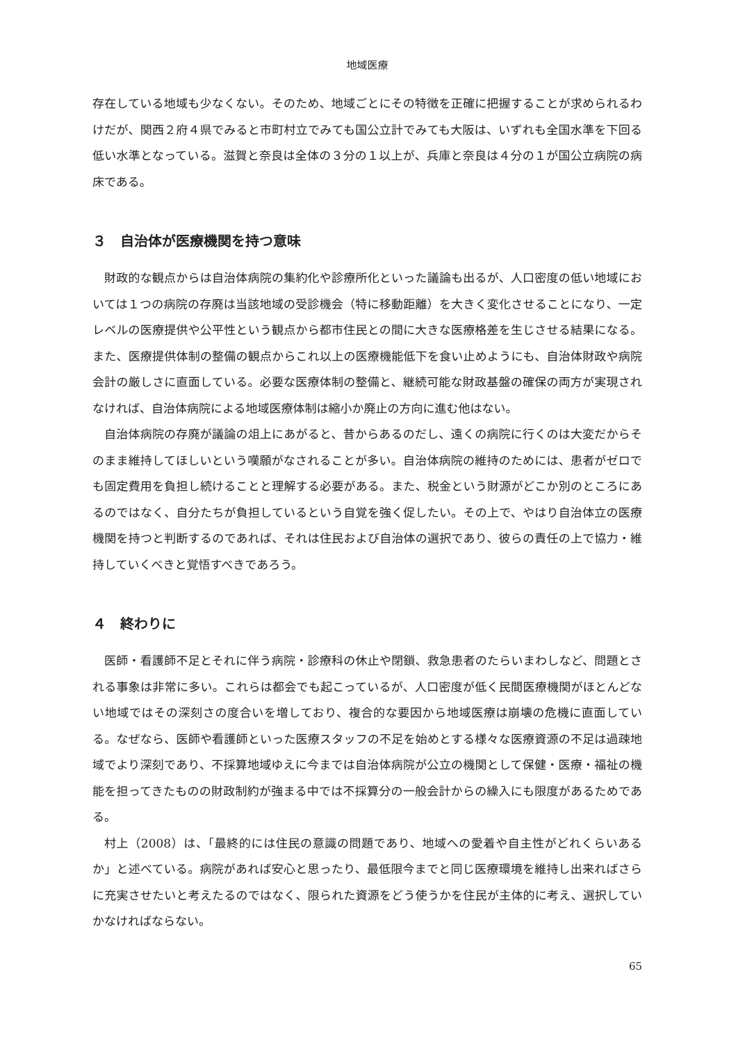地域医療
存在している地域も少なくない。そのため、地域ごとにその特徴を正確に把握することが求められるわけだが、関西２府４県でみると市町村立でみても国公立計でみても大阪は、いずれも全国水準を下回る低い水準となっている。滋賀と奈良は全体の３分の１以上が、兵庫と奈良は４分の１が国公立病院の病床である。
３　自治体が医療機関を持つ意味
財政的な観点からは自治体病院の集約化や診療所化といった議論も出るが、人口密度の低い地域においては１つの病院の存廃は当該地域の受診機会（特に移動距離）を大きく変化させることになり、一定レベルの医療提供や公平性という観点から都市住民との間に大きな医療格差を生じさせる結果になる。また、医療提供体制の整備の観点からこれ以上の医療機能低下を食い止めようにも、自治体財政や病院会計の厳しさに直面している。必要な医療体制の整備と、継続可能な財政基盤の確保の両方が実現されなければ、自治体病院による地域医療体制は縮小か廃止の方向に進む他はない。
自治体病院の存廃が議論の俎上にあがると、昔からあるのだし、遠くの病院に行くのは大変だからそのまま維持してほしいという嘆願がなされることが多い。自治体病院の維持のためには、患者がゼロでも固定費用を負担し続けることと理解する必要がある。また、税金という財源がどこか別のところにあるのではなく、自分たちが負担しているという自覚を強く促したい。その上で、やはり自治体立の医療機関を持つと判断するのであれば、それは住民および自治体の選択であり、彼らの責任の上で協力・維持していくべきと覚悟すべきであろう。
４　終わりに
医師・看護師不足とそれに伴う病院・診療科の休止や閉鎖、救急患者のたらいまわしなど、問題とされる事象は非常に多い。これらは都会でも起こっているが、人口密度が低く民間医療機関がほとんどない地域ではその深刻さの度合いを増しており、複合的な要因から地域医療は崩壊の危機に直面している。なぜなら、医師や看護師といった医療スタッフの不足を始めとする様々な医療資源の不足は過疎地域でより深刻であり、不採算地域ゆえに今までは自治体病院が公立の機関として保健・医療・福祉の機能を担ってきたものの財政制約が強まる中では不採算分の一般会計からの繰入にも限度があるためである。
村上（2008）は、「最終的には住民の意識の問題であり、地域への愛着や自主性がどれくらいあるか」と述べている。病院があれば安心と思ったり、最低限今までと同じ医療環境を維持し出来ればさらに充実させたいと考えたるのではなく、限られた資源をどう使うかを住民が主体的に考え、選択していかなければならない。
65